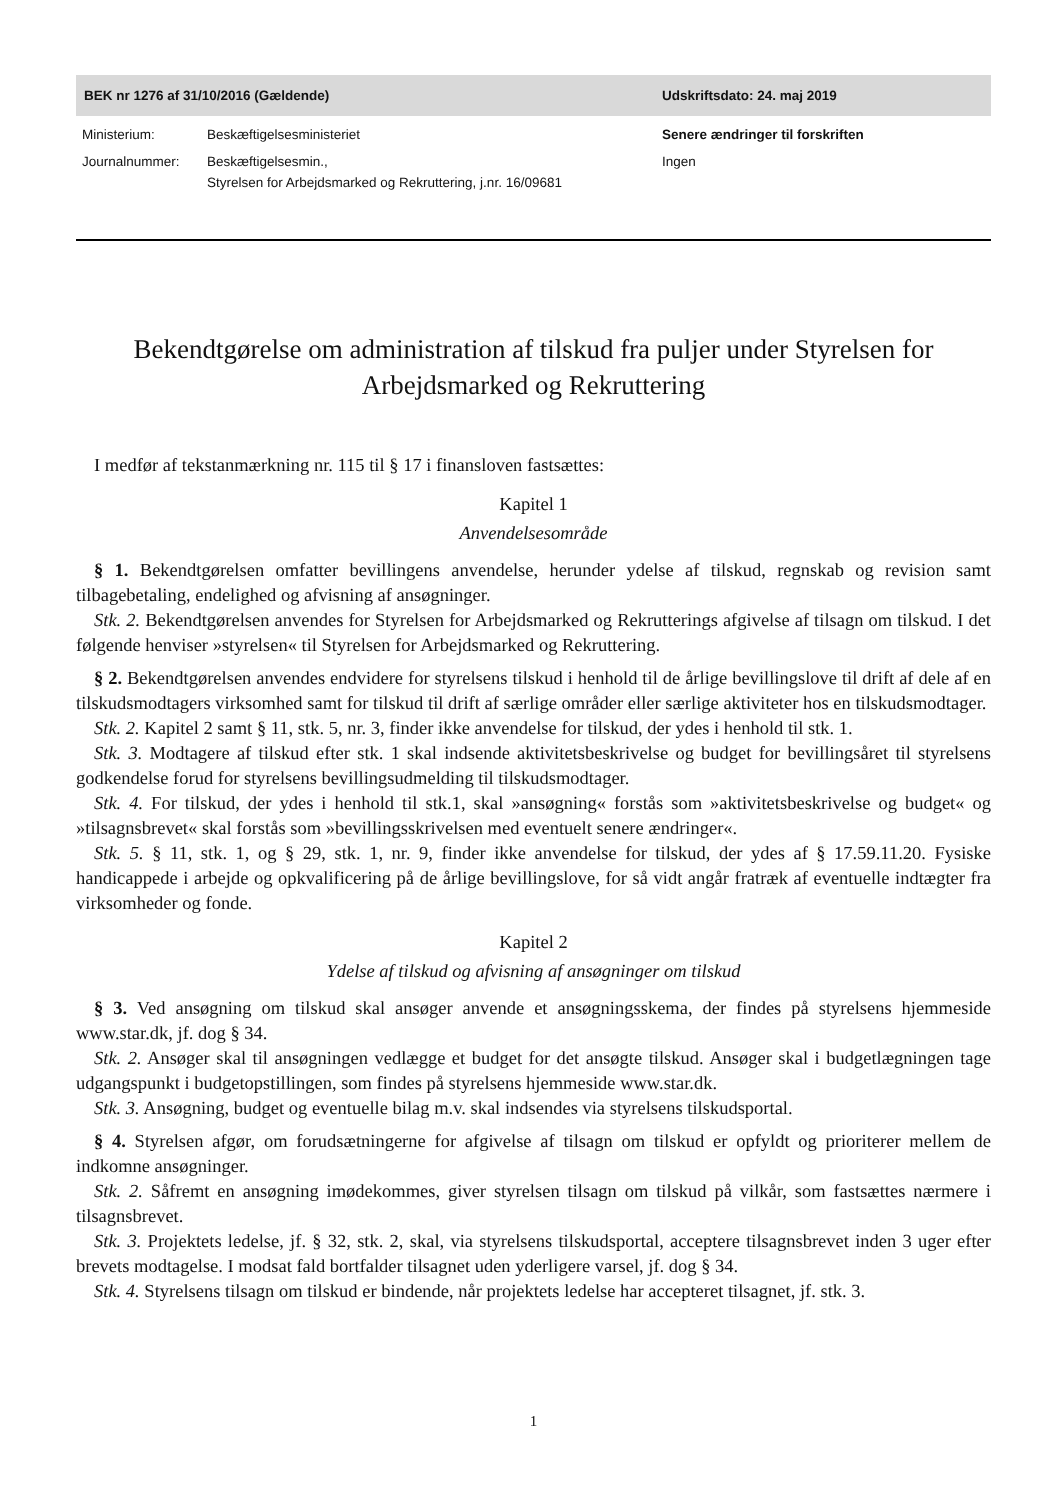BEK nr 1276 af 31/10/2016 (Gældende) Udskriftsdato: 24. maj 2019
| Ministerium: | Beskæftigelsesministeriet |
| Journalnummer: | Beskæftigelsesmin., Styrelsen for Arbejdsmarked og Rekruttering, j.nr. 16/09681 |
Senere ændringer til forskriften
Ingen
Bekendtgørelse om administration af tilskud fra puljer under Styrelsen for Arbejdsmarked og Rekruttering
I medfør af tekstanmærkning nr. 115 til § 17 i finansloven fastsættes:
Kapitel 1
Anvendelsesområde
§ 1. Bekendtgørelsen omfatter bevillingens anvendelse, herunder ydelse af tilskud, regnskab og revision samt tilbagebetaling, endelighed og afvisning af ansøgninger.
Stk. 2. Bekendtgørelsen anvendes for Styrelsen for Arbejdsmarked og Rekrutterings afgivelse af tilsagn om tilskud. I det følgende henviser »styrelsen« til Styrelsen for Arbejdsmarked og Rekruttering.
§ 2. Bekendtgørelsen anvendes endvidere for styrelsens tilskud i henhold til de årlige bevillingslove til drift af dele af en tilskudsmodtagers virksomhed samt for tilskud til drift af særlige områder eller særlige aktiviteter hos en tilskudsmodtager.
Stk. 2. Kapitel 2 samt § 11, stk. 5, nr. 3, finder ikke anvendelse for tilskud, der ydes i henhold til stk. 1.
Stk. 3. Modtagere af tilskud efter stk. 1 skal indsende aktivitetsbeskrivelse og budget for bevillingsåret til styrelsens godkendelse forud for styrelsens bevillingsudmelding til tilskudsmodtager.
Stk. 4. For tilskud, der ydes i henhold til stk.1, skal »ansøgning« forstås som »aktivitetsbeskrivelse og budget« og »tilsagnsbrevet« skal forstås som »bevillingsskrivelsen med eventuelt senere ændringer«.
Stk. 5. § 11, stk. 1, og § 29, stk. 1, nr. 9, finder ikke anvendelse for tilskud, der ydes af § 17.59.11.20. Fysiske handicappede i arbejde og opkvalificering på de årlige bevillingslove, for så vidt angår fratræk af eventuelle indtægter fra virksomheder og fonde.
Kapitel 2
Ydelse af tilskud og afvisning af ansøgninger om tilskud
§ 3. Ved ansøgning om tilskud skal ansøger anvende et ansøgningsskema, der findes på styrelsens hjemmeside www.star.dk, jf. dog § 34.
Stk. 2. Ansøger skal til ansøgningen vedlægge et budget for det ansøgte tilskud. Ansøger skal i budgetlægningen tage udgangspunkt i budgetopstillingen, som findes på styrelsens hjemmeside www.star.dk.
Stk. 3. Ansøgning, budget og eventuelle bilag m.v. skal indsendes via styrelsens tilskudsportal.
§ 4. Styrelsen afgør, om forudsætningerne for afgivelse af tilsagn om tilskud er opfyldt og prioriterer mellem de indkomne ansøgninger.
Stk. 2. Såfremt en ansøgning imødekommes, giver styrelsen tilsagn om tilskud på vilkår, som fastsættes nærmere i tilsagnsbrevet.
Stk. 3. Projektets ledelse, jf. § 32, stk. 2, skal, via styrelsens tilskudsportal, acceptere tilsagnsbrevet inden 3 uger efter brevets modtagelse. I modsat fald bortfalder tilsagnet uden yderligere varsel, jf. dog § 34.
Stk. 4. Styrelsens tilsagn om tilskud er bindende, når projektets ledelse har accepteret tilsagnet, jf. stk. 3.
1